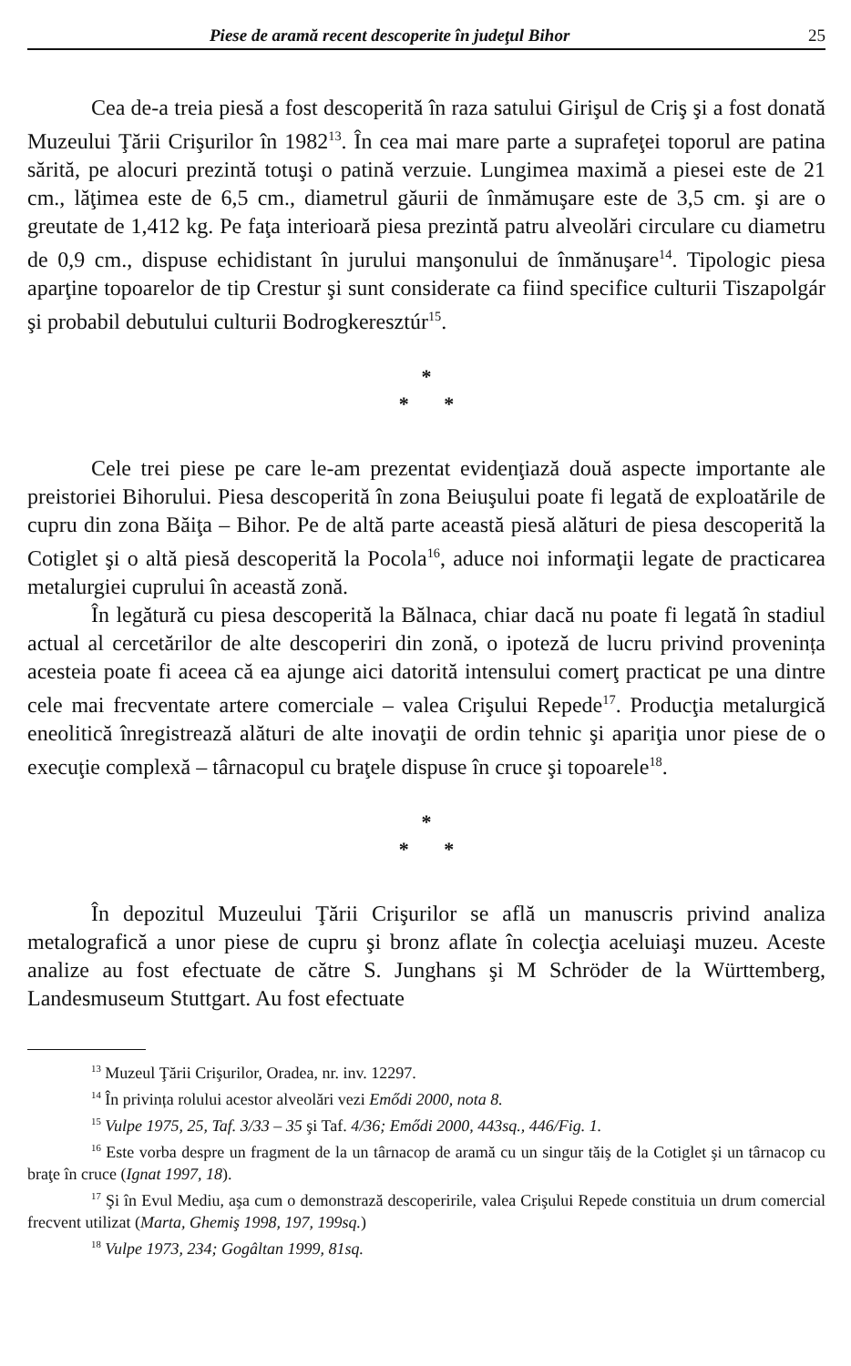Piese de aramă recent descoperite în judeţul Bihor 25
Cea de-a treia piesă a fost descoperită în raza satului Girişul de Criş şi a fost donată Muzeului Ţării Crişurilor în 1982<sup>13</sup>. În cea mai mare parte a suprafeţei toporul are patina sărită, pe alocuri prezintă totuşi o patină verzuie. Lungimea maximă a piesei este de 21 cm., lăţimea este de 6,5 cm., diametrul găurii de înmămuşare este de 3,5 cm. şi are o greutate de 1,412 kg. Pe faţa interioară piesa prezintă patru alveolări circulare cu diametru de 0,9 cm., dispuse echidistant în jurului manşonului de înmănuşare<sup>14</sup>. Tipologic piesa aparţine topoarelor de tip Crestur şi sunt considerate ca fiind specifice culturii Tiszapolgár şi probabil debutului culturii Bodrogkeresztúr<sup>15</sup>.
*
* *
Cele trei piese pe care le-am prezentat evidenţiază două aspecte importante ale preistoriei Bihorului. Piesa descoperită în zona Beiuşului poate fi legată de exploatările de cupru din zona Băiţa – Bihor. Pe de altă parte această piesă alături de piesa descoperită la Cotiglet şi o altă piesă descoperită la Pocola<sup>16</sup>, aduce noi informaţii legate de practicarea metalurgiei cuprului în această zonă.
În legătură cu piesa descoperită la Bălnaca, chiar dacă nu poate fi legată în stadiul actual al cercetărilor de alte descoperiri din zonă, o ipoteză de lucru privind provenința acesteia poate fi aceea că ea ajunge aici datorită intensului comerţ practicat pe una dintre cele mai frecventate artere comerciale – valea Crişului Repede<sup>17</sup>. Producţia metalurgică eneolitică înregistrează alături de alte inovaţii de ordin tehnic şi apariţia unor piese de o execuţie complexă – târnacopul cu braţele dispuse în cruce şi topoarele<sup>18</sup>.
*
* *
În depozitul Muzeului Ţării Crişurilor se află un manuscris privind analiza metalografică a unor piese de cupru şi bronz aflate în colecţia aceluiaşi muzeu. Aceste analize au fost efectuate de către S. Junghans şi M Schröder de la Württemberg, Landesmuseum Stuttgart. Au fost efectuate
<sup>13</sup> Muzeul Ţării Crişurilor, Oradea, nr. inv. 12297.
<sup>14</sup> În privința rolului acestor alveolări vezi Emődi 2000, nota 8.
<sup>15</sup> Vulpe 1975, 25, Taf. 3/33 – 35 şi Taf. 4/36; Emődi 2000, 443sq., 446/Fig. 1.
<sup>16</sup> Este vorba despre un fragment de la un târnacop de aramă cu un singur tăiş de la Cotiglet şi un târnacop cu braţe în cruce (Ignat 1997, 18).
<sup>17</sup> Şi în Evul Mediu, aşa cum o demonstrază descoperirile, valea Crişului Repede constituia un drum comercial frecvent utilizat (Marta, Ghemiş 1998, 197, 199sq.)
<sup>18</sup> Vulpe 1973, 234; Gogâltan 1999, 81sq.